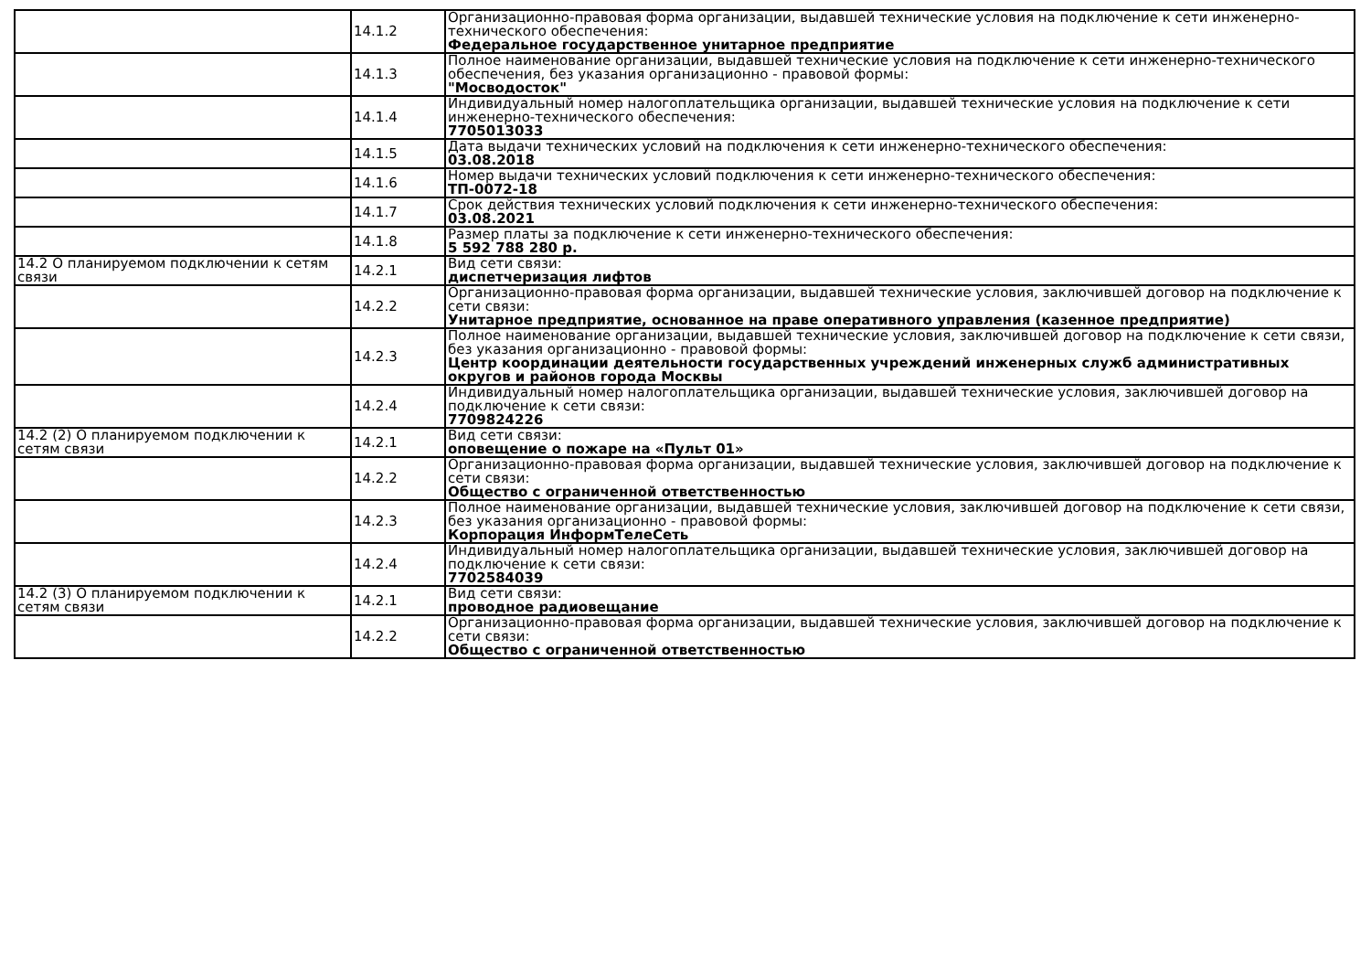| | 14.1.2 | Организационно-правовая форма организации, выдавшей технические условия на подключение к сети инженерно-технического обеспечения: Федеральное государственное унитарное предприятие |
| | 14.1.3 | Полное наименование организации, выдавшей технические условия на подключение к сети инженерно-технического обеспечения, без указания организационно - правовой формы: "Мосводосток" |
| | 14.1.4 | Индивидуальный номер налогоплательщика организации, выдавшей технические условия на подключение к сети инженерно-технического обеспечения: 7705013033 |
| | 14.1.5 | Дата выдачи технических условий на подключения к сети инженерно-технического обеспечения: 03.08.2018 |
| | 14.1.6 | Номер выдачи технических условий подключения к сети инженерно-технического обеспечения: ТП-0072-18 |
| | 14.1.7 | Срок действия технических условий подключения к сети инженерно-технического обеспечения: 03.08.2021 |
| | 14.1.8 | Размер платы за подключение к сети инженерно-технического обеспечения: 5 592 788 280 р. |
| 14.2 О планируемом подключении к сетям связи | 14.2.1 | Вид сети связи: диспетчеризация лифтов |
| | 14.2.2 | Организационно-правовая форма организации, выдавшей технические условия, заключившей договор на подключение к сети связи: Унитарное предприятие, основанное на праве оперативного управления (казенное предприятие) |
| | 14.2.3 | Полное наименование организации, выдавшей технические условия, заключившей договор на подключение к сети связи, без указания организационно - правовой формы: Центр координации деятельности государственных учреждений инженерных служб административных округов и районов города Москвы |
| | 14.2.4 | Индивидуальный номер налогоплательщика организации, выдавшей технические условия, заключившей договор на подключение к сети связи: 7709824226 |
| 14.2 (2) О планируемом подключении к сетям связи | 14.2.1 | Вид сети связи: оповещение о пожаре на «Пульт 01» |
| | 14.2.2 | Организационно-правовая форма организации, выдавшей технические условия, заключившей договор на подключение к сети связи: Общество с ограниченной ответственностью |
| | 14.2.3 | Полное наименование организации, выдавшей технические условия, заключившей договор на подключение к сети связи, без указания организационно - правовой формы: Корпорация ИнформТелеСеть |
| | 14.2.4 | Индивидуальный номер налогоплательщика организации, выдавшей технические условия, заключившей договор на подключение к сети связи: 7702584039 |
| 14.2 (3) О планируемом подключении к сетям связи | 14.2.1 | Вид сети связи: проводное радиовещание |
| | 14.2.2 | Организационно-правовая форма организации, выдавшей технические условия, заключившей договор на подключение к сети связи: Общество с ограниченной ответственностью |